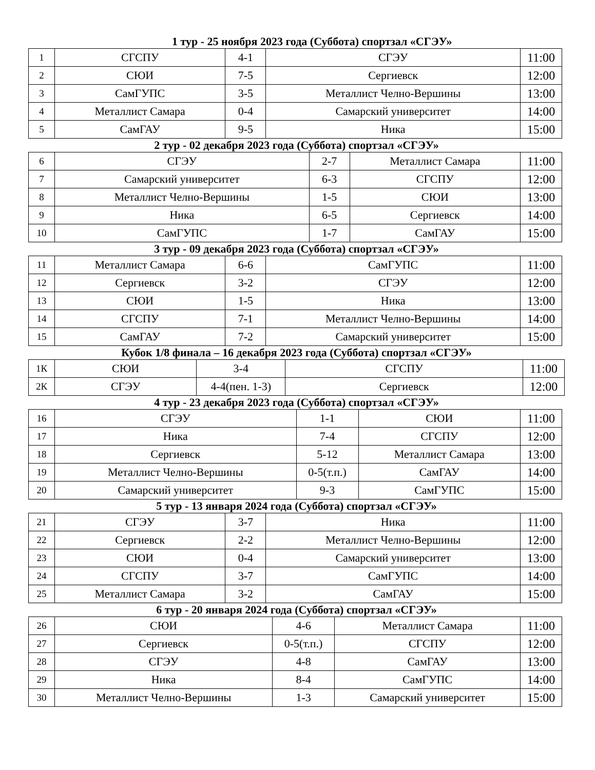1 тур - 25 ноября 2023 года (Суббота) спортзал «СГЭУ»
| 1 | СГСПУ | 4-1 | СГЭУ | 11:00 |
| 2 | СЮИ | 7-5 | Сергиевск | 12:00 |
| 3 | СамГУПС | 3-5 | Металлист Челно-Вершины | 13:00 |
| 4 | Металлист Самара | 0-4 | Самарский университет | 14:00 |
| 5 | СамГАУ | 9-5 | Ника | 15:00 |
2 тур - 02 декабря 2023 года (Суббота) спортзал «СГЭУ»
| 6 | СГЭУ | 2-7 | Металлист Самара | 11:00 |
| 7 | Самарский университет | 6-3 | СГСПУ | 12:00 |
| 8 | Металлист Челно-Вершины | 1-5 | СЮИ | 13:00 |
| 9 | Ника | 6-5 | Сергиевск | 14:00 |
| 10 | СамГУПС | 1-7 | СамГАУ | 15:00 |
3 тур - 09 декабря 2023 года (Суббота) спортзал «СГЭУ»
| 11 | Металлист Самара | 6-6 | СамГУПС | 11:00 |
| 12 | Сергиевск | 3-2 | СГЭУ | 12:00 |
| 13 | СЮИ | 1-5 | Ника | 13:00 |
| 14 | СГСПУ | 7-1 | Металлист Челно-Вершины | 14:00 |
| 15 | СамГАУ | 7-2 | Самарский университет | 15:00 |
Кубок 1/8 финала – 16 декабря 2023 года (Суббота) спортзал «СГЭУ»
| 1К | СЮИ | 3-4 | СГСПУ | 11:00 |
| 2К | СГЭУ | 4-4(пен. 1-3) | Сергиевск | 12:00 |
4 тур - 23 декабря 2023 года (Суббота) спортзал «СГЭУ»
| 16 | СГЭУ | 1-1 | СЮИ | 11:00 |
| 17 | Ника | 7-4 | СГСПУ | 12:00 |
| 18 | Сергиевск | 5-12 | Металлист Самара | 13:00 |
| 19 | Металлист Челно-Вершины | 0-5(т.п.) | СамГАУ | 14:00 |
| 20 | Самарский университет | 9-3 | СамГУПС | 15:00 |
5 тур - 13 января 2024 года (Суббота) спортзал «СГЭУ»
| 21 | СГЭУ | 3-7 | Ника | 11:00 |
| 22 | Сергиевск | 2-2 | Металлист Челно-Вершины | 12:00 |
| 23 | СЮИ | 0-4 | Самарский университет | 13:00 |
| 24 | СГСПУ | 3-7 | СамГУПС | 14:00 |
| 25 | Металлист Самара | 3-2 | СамГАУ | 15:00 |
6 тур - 20 января 2024 года (Суббота) спортзал «СГЭУ»
| 26 | СЮИ | 4-6 | Металлист Самара | 11:00 |
| 27 | Сергиевск | 0-5(т.п.) | СГСПУ | 12:00 |
| 28 | СГЭУ | 4-8 | СамГАУ | 13:00 |
| 29 | Ника | 8-4 | СамГУПС | 14:00 |
| 30 | Металлист Челно-Вершины | 1-3 | Самарский университет | 15:00 |